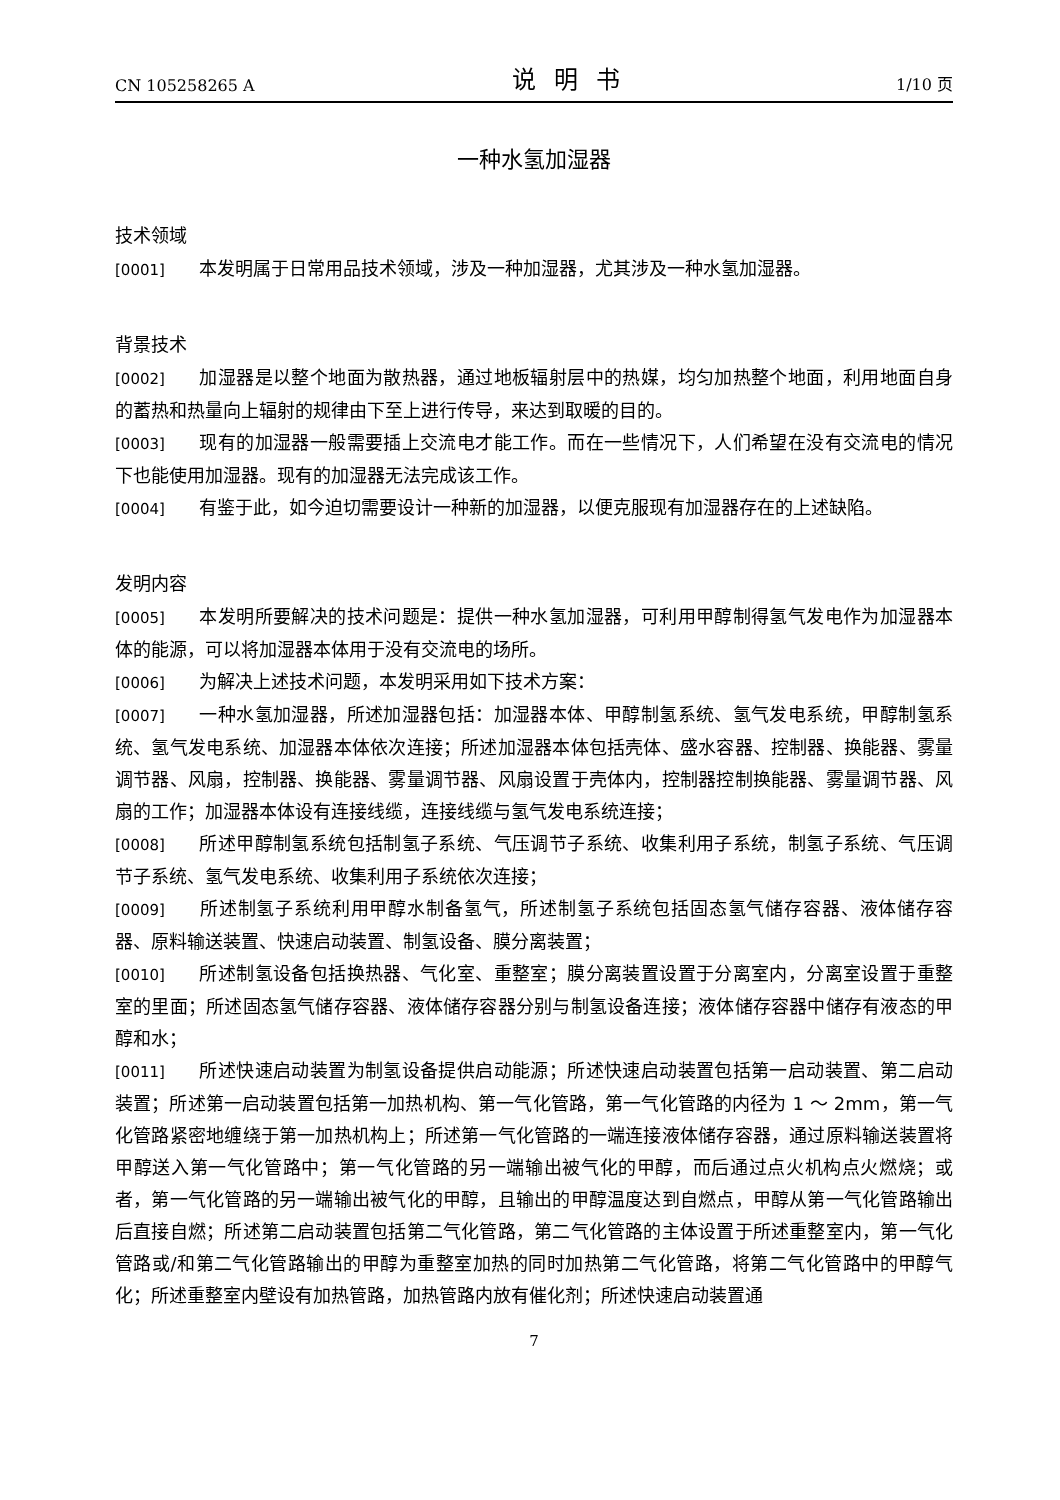CN 105258265 A 说明书 1/10 页
一种水氢加湿器
技术领域
[0001] 本发明属于日常用品技术领域，涉及一种加湿器，尤其涉及一种水氢加湿器。
背景技术
[0002] 加湿器是以整个地面为散热器，通过地板辐射层中的热媒，均匀加热整个地面，利用地面自身的蓄热和热量向上辐射的规律由下至上进行传导，来达到取暖的目的。
[0003] 现有的加湿器一般需要插上交流电才能工作。而在一些情况下，人们希望在没有交流电的情况下也能使用加湿器。现有的加湿器无法完成该工作。
[0004] 有鉴于此，如今迫切需要设计一种新的加湿器，以便克服现有加湿器存在的上述缺陷。
发明内容
[0005] 本发明所要解决的技术问题是：提供一种水氢加湿器，可利用甲醇制得氢气发电作为加湿器本体的能源，可以将加湿器本体用于没有交流电的场所。
[0006] 为解决上述技术问题，本发明采用如下技术方案：
[0007] 一种水氢加湿器，所述加湿器包括：加湿器本体、甲醇制氢系统、氢气发电系统，甲醇制氢系统、氢气发电系统、加湿器本体依次连接；所述加湿器本体包括壳体、盛水容器、控制器、换能器、雾量调节器、风扇，控制器、换能器、雾量调节器、风扇设置于壳体内，控制器控制换能器、雾量调节器、风扇的工作；加湿器本体设有连接线缆，连接线缆与氢气发电系统连接；
[0008] 所述甲醇制氢系统包括制氢子系统、气压调节子系统、收集利用子系统，制氢子系统、气压调节子系统、氢气发电系统、收集利用子系统依次连接；
[0009] 所述制氢子系统利用甲醇水制备氢气，所述制氢子系统包括固态氢气储存容器、液体储存容器、原料输送装置、快速启动装置、制氢设备、膜分离装置；
[0010] 所述制氢设备包括换热器、气化室、重整室；膜分离装置设置于分离室内，分离室设置于重整室的里面；所述固态氢气储存容器、液体储存容器分别与制氢设备连接；液体储存容器中储存有液态的甲醇和水；
[0011] 所述快速启动装置为制氢设备提供启动能源；所述快速启动装置包括第一启动装置、第二启动装置；所述第一启动装置包括第一加热机构、第一气化管路，第一气化管路的内径为 1 ～ 2mm，第一气化管路紧密地缠绕于第一加热机构上；所述第一气化管路的一端连接液体储存容器，通过原料输送装置将甲醇送入第一气化管路中；第一气化管路的另一端输出被气化的甲醇，而后通过点火机构点火燃烧；或者，第一气化管路的另一端输出被气化的甲醇，且输出的甲醇温度达到自燃点，甲醇从第一气化管路输出后直接自燃；所述第二启动装置包括第二气化管路，第二气化管路的主体设置于所述重整室内，第一气化管路或/和第二气化管路输出的甲醇为重整室加热的同时加热第二气化管路，将第二气化管路中的甲醇气化；所述重整室内壁设有加热管路，加热管路内放有催化剂；所述快速启动装置通
7